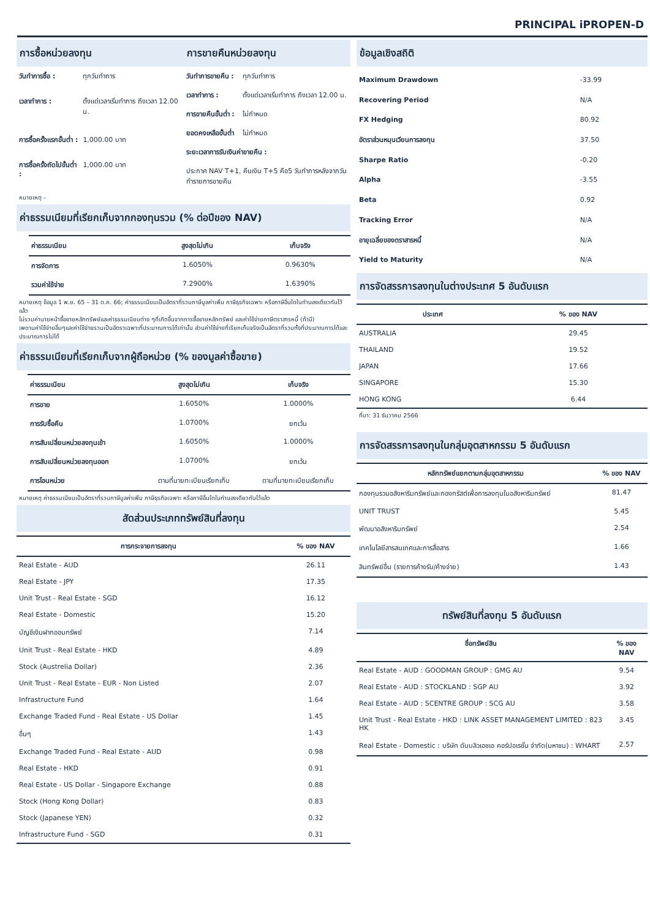PRINCIPAL iPROPEN-D
การซื้อหน่วยลงทุน การขายคืนหน่วยลงทุน
| วันทำการซื้อ : | ทุกวันทำการ |
| เวลาทำการ : | ตั้งแต่เวลาเริ่มทำการ ถึงเวลา 12.00 น. |
| การซื้อครั้งแรกขั้นต่ำ : | 1,000.00 บาท |
| การซื้อครั้งถัดไปขั้นต่ำ : | 1,000.00 บาท |
| วันทำการขายคืน : | ทุกวันทำการ |
| เวลาทำการ : | ตั้งแต่เวลาเริ่มทำการ ถึงเวลา 12.00 น. |
| การขายคืนขั้นต่ำ : | ไม่กำหนด |
| ยอดคงเหลือขั้นต่ำ | ไม่กำหนด |
| ระยะเวลาการรับเงินค่าขายคืน : | |
| ประกาศ NAV T+1, คืนเงิน T+5 คือ5 วันทำการหลังจากวันทำรายการขายคืน | |
หมายเหตุ -
ค่าธรรมเนียมที่เรียกเก็บจากกองทุนรวม (% ต่อปีของ NAV)
| ค่าธรรมเนียม | สูงสุดไม่เกิน | เก็บจริง |
| --- | --- | --- |
| การจัดการ | 1.6050% | 0.9630% |
| รวมค่าใช้จ่าย | 7.2900% | 1.6390% |
หมายเหตุ ข้อมูล 1 พ.ย. 65 – 31 ต.ค. 66; ค่าธรรมเนียมเป็นอัตราที่รวมภาษีมูลค่าเพิ่ม ภาษีธุรกิจเฉพาะ หรือภาษีอื่นใดในทำนองเดียวกันไว้แล้ว
ไม่รวมค่านายหน้าซื้อขายหลักทรัพย์และค่าธรรมเนียมต่าง ๆที่เกิดขึ้นจากการซื้อขายหลักทรัพย์ และค่าใช้จ่ายภาษีตราสารหนี้ (ถ้ามี)
เพดานค่าใช้จ่ายอื่นๆและค่าใช้จ่ายรวมเป็นอัตราเฉพาะที่ประมาณการได้เท่านั้น ส่วนค่าใช้จ่ายที่เรียกเก็บจริงเป็นอัตราที่รวมทั้งที่ประมาณการได้และประมาณการไม่ได้
ค่าธรรมเนียมที่เรียกเก็บจากผู้ถือหน่วย (% ของมูลค่าซื้อขาย)
| ค่าธรรมเนียม | สูงสุดไม่เกิน | เก็บจริง |
| --- | --- | --- |
| การขาย | 1.6050% | 1.0000% |
| การรับซื้อคืน | 1.0700% | ยกเว้น |
| การสับเปลี่ยนหน่วยลงทุนเข้า | 1.6050% | 1.0000% |
| การสับเปลี่ยนหน่วยลงทุนออก | 1.0700% | ยกเว้น |
| การโอนหน่วย | ตามที่นายทะเบียนเรียกเก็บ | ตามที่นายทะเบียนเรียกเก็บ |
หมายเหตุ ค่าธรรมเนียมเป็นอัตราที่รวมภาษีมูลค่าเพิ่ม ภาษีธุรกิจเฉพาะ หรือภาษีอื่นใดในทำนองเดียวกันไว้แล้ว
สัดส่วนประเภททรัพย์สินที่ลงทุน
| การกระจายการลงทุน | % ของ NAV |
| --- | --- |
| Real Estate - AUD | 26.11 |
| Real Estate - JPY | 17.35 |
| Unit Trust - Real Estate - SGD | 16.12 |
| Real Estate - Domestic | 15.20 |
| บัญชีเงินฝากออมทรัพย์ | 7.14 |
| Unit Trust - Real Estate - HKD | 4.89 |
| Stock (Austrelia Dollar) | 2.36 |
| Unit Trust - Real Estate - EUR - Non Listed | 2.07 |
| Infrastructure Fund | 1.64 |
| Exchange Traded Fund - Real Estate - US Dollar | 1.45 |
| อื่นๆ | 1.43 |
| Exchange Traded Fund - Real Estate - AUD | 0.98 |
| Real Estate - HKD | 0.91 |
| Real Estate - US Dollar - Singapore Exchange | 0.88 |
| Stock (Hong Kong Dollar) | 0.83 |
| Stock (Japanese YEN) | 0.32 |
| Infrastructure Fund - SGD | 0.31 |
ข้อมูลเชิงสถิติ
| Maximum Drawdown | -33.99 |
| Recovering Period | N/A |
| FX Hedging | 80.92 |
| อัตราส่วนหมุนเวียนการลงทุน | 37.50 |
| Sharpe Ratio | -0.20 |
| Alpha | -3.55 |
| Beta | 0.92 |
| Tracking Error | N/A |
| อายุเฉลี่ยของตราสารหนี้ | N/A |
| Yield to Maturity | N/A |
การจัดสรรการลงทุนในต่างประเทศ 5 อันดับแรก
| ประเทศ | % ของ NAV |
| --- | --- |
| AUSTRALIA | 29.45 |
| THAILAND | 19.52 |
| JAPAN | 17.66 |
| SINGAPORE | 15.30 |
| HONG KONG | 6.44 |
ที่มา: 31 ธันวาคม 2566
การจัดสรรการลงทุนในกลุ่มอุตสาหกรรม 5 อันดับแรก
| หลักทรัพย์แยกตามกลุ่มอุตสาหกรรม | % ของ NAV |
| --- | --- |
| กองทุนรวมอสังหาริมทรัพย์และกองทรัสต์เพื่อการลงทุนในอสังหาริมทรัพย์ | 81.47 |
| UNIT TRUST | 5.45 |
| พัฒนาอสังหาริมทรัพย์ | 2.54 |
| เทคโนโลยีสารสนเทศและการสื่อสาร | 1.66 |
| สินทรัพย์อื่น (รายการค้างรับ/ค้างจ่าย) | 1.43 |
ทรัพย์สินที่ลงทุน 5 อันดับแรก
| ชื่อทรัพย์สิน | % ของ NAV |
| --- | --- |
| Real Estate - AUD : GOODMAN GROUP : GMG AU | 9.54 |
| Real Estate - AUD : STOCKLAND : SGP AU | 3.92 |
| Real Estate - AUD : SCENTRE GROUP : SCG AU | 3.58 |
| Unit Trust - Real Estate - HKD : LINK ASSET MANAGEMENT LIMITED : 823 HK | 3.45 |
| Real Estate - Domestic : บริษัท ดับบลิวเอชเอ คอร์ปอเรชั่น จำกัด(มหาชน) : WHART | 2.57 |